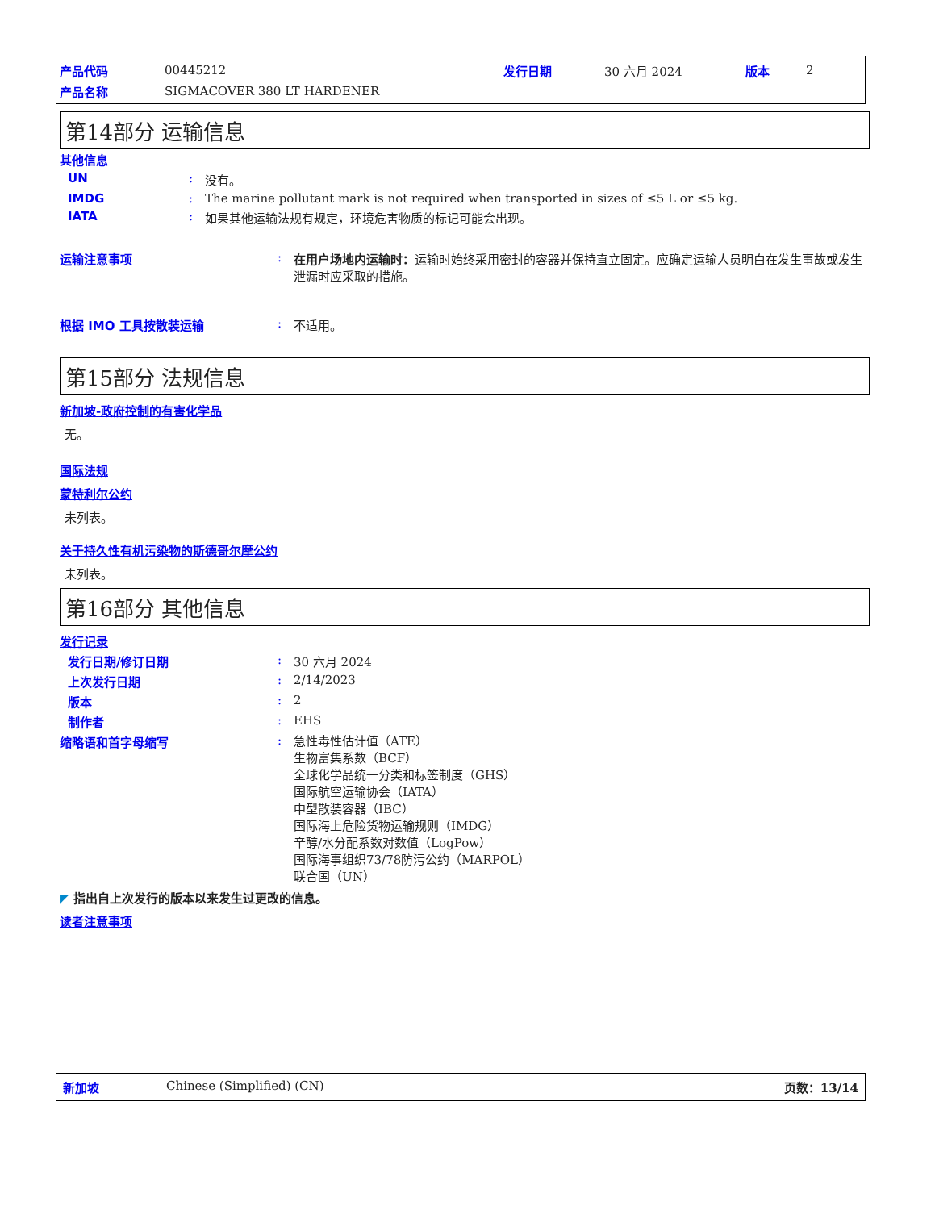产品代码 00445212 发行日期 30 六月 2024 版本 2
产品名称 SIGMACOVER 380 LT HARDENER
第14部分 运输信息
其他信息
UN: 没有。
IMDG: The marine pollutant mark is not required when transported in sizes of ≤5 L or ≤5 kg.
IATA: 如果其他运输法规有规定，环境危害物质的标记可能会出现。
运输注意事项: 在用户场地内运输时：运输时始终采用密封的容器并保持直立固定。应确定运输人员明白在发生事故或发生泄漏时应采取的措施。
根据 IMO 工具按散装运输: 不适用。
第15部分 法规信息
新加坡-政府控制的有害化学品
无。
国际法规
蒙特利尔公约
未列表。
关于持久性有机污染物的斯德哥尔摩公约
未列表。
第16部分 其他信息
发行记录
发行日期/修订日期: 30 六月 2024
上次发行日期: 2/14/2023
版本: 2
制作者: EHS
缩略语和首字母缩写: 急性毒性估计值（ATE）
生物富集系数（BCF）
全球化学品统一分类和标签制度（GHS）
国际航空运输协会（IATA）
中型散装容器（IBC）
国际海上危险货物运输规则（IMDG）
辛醇/水分配系数对数值（LogPow）
国际海事组织73/78防污公约（MARPOL）
联合国（UN）
◤ 指出自上次发行的版本以来发生过更改的信息。
读者注意事项
新加坡 Chinese (Simplified) (CN) 页数：13/14